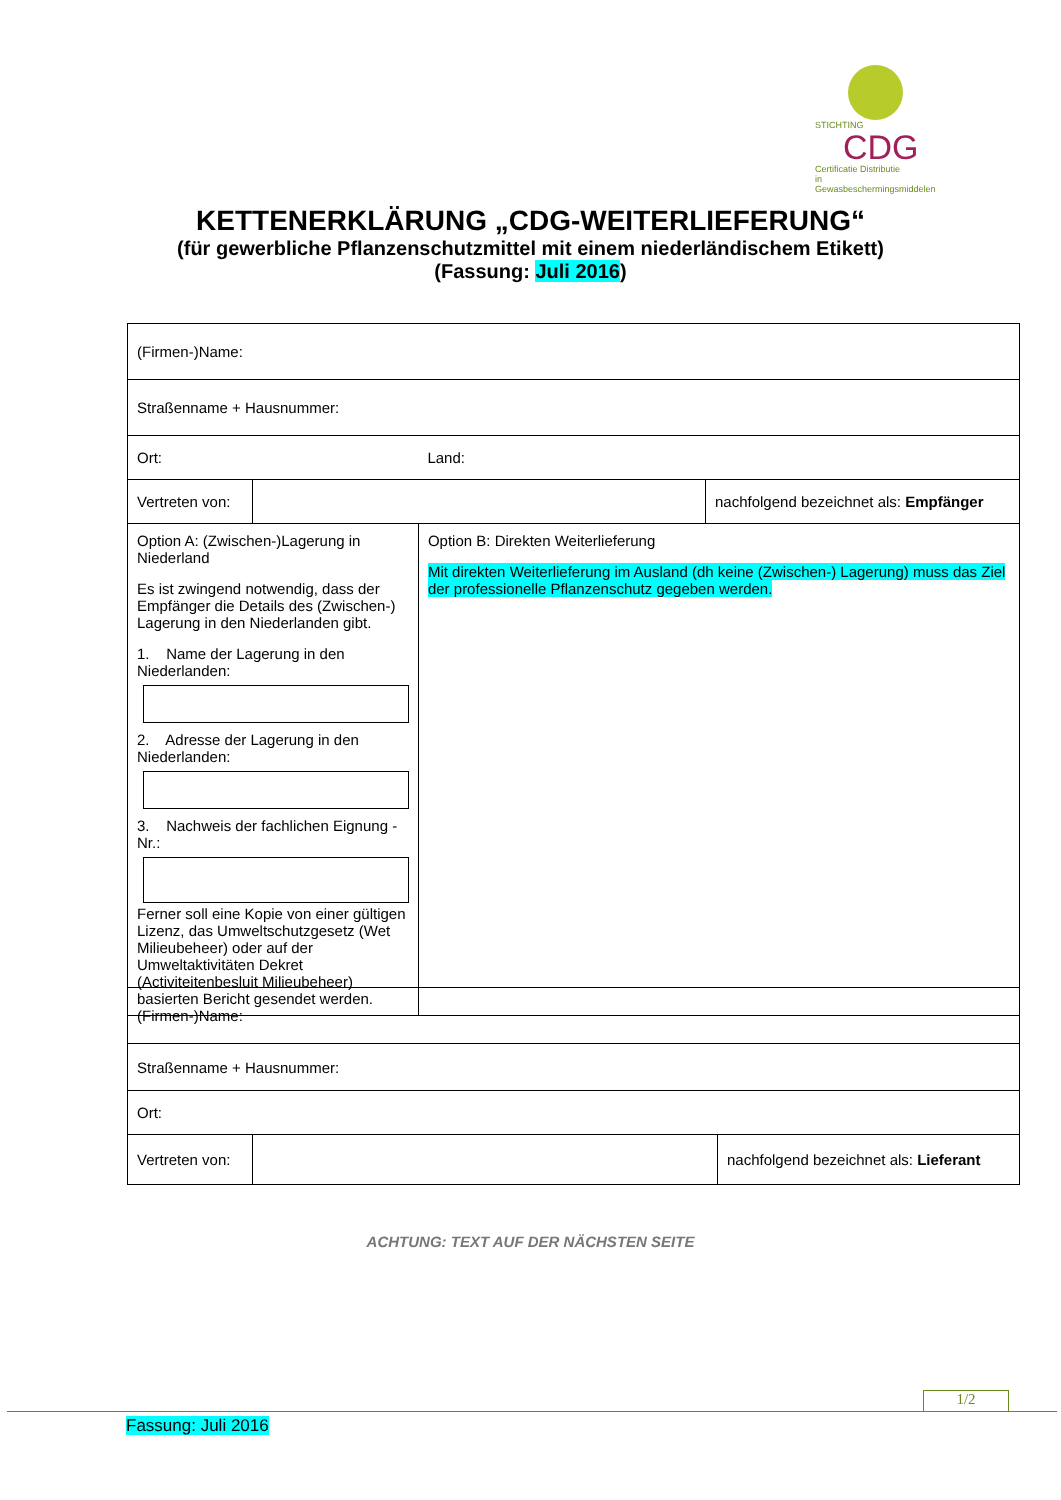STICHTING
CDG
Certificatie Distributie
in Gewasbeschermingsmiddelen
KETTENERKLÄRUNG „CDG-WEITERLIEFERUNG“
(für gewerbliche Pflanzenschutzmittel mit einem niederländischem Etikett)
(Fassung: Juli 2016)
| (Firmen-)Name: | | | |
| Straßenname + Hausnummer: | | | |
| Ort: | | Land: | |
| Vertreten von: | | | nachfolgend bezeichnet als: Empfänger |
| Option A: (Zwischen-)Lagerung in Niederland Es ist zwingend notwendig, dass der Empfänger die Details des (Zwischen-) Lagerung in den Niederlanden gibt. 1. Name der Lagerung in den Niederlanden: 2. Adresse der Lagerung in den Niederlanden: 3. Nachweis der fachlichen Eignung - Nr.: Ferner soll eine Kopie von einer gültigen Lizenz, das Umweltschutzgesetz (Wet Milieubeheer) oder auf der Umweltaktivitäten Dekret (Activiteitenbesluit Milieubeheer) basierten Bericht gesendet werden. | | Option B: Direkten Weiterlieferung Mit direkten Weiterlieferung im Ausland (dh keine (Zwischen-) Lagerung) muss das Ziel der professionelle Pflanzenschutz gegeben werden. | |
| (Firmen-)Name: | | |
| Straßenname + Hausnummer: | | |
| Ort: | | |
| Vertreten von: | | nachfolgend bezeichnet als: Lieferant |
ACHTUNG: TEXT AUF DER NÄCHSTEN SEITE
1/2
Fassung: Juli 2016